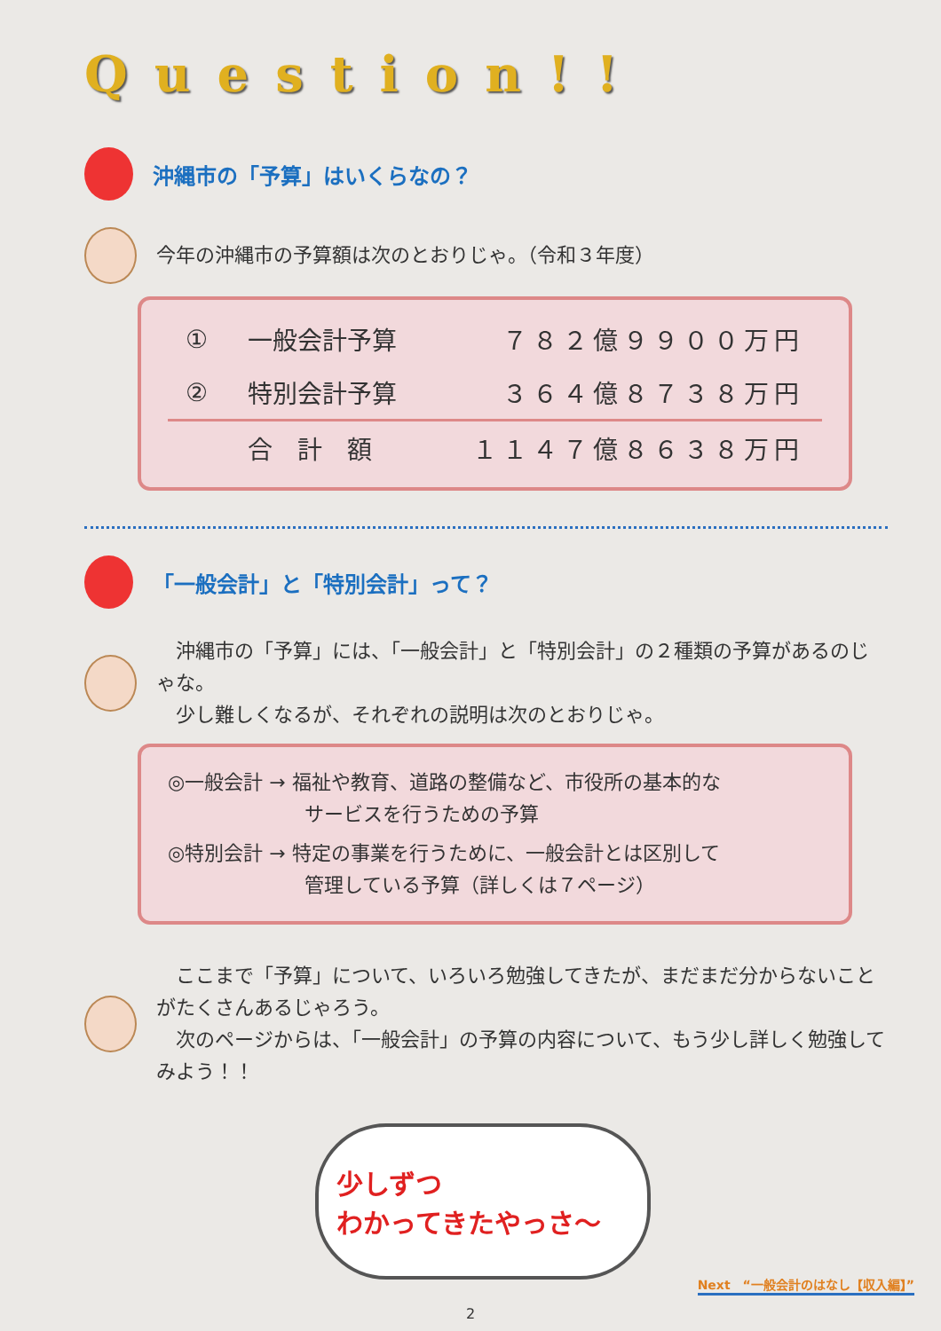Question!!
沖縄市の「予算」はいくらなの？
今年の沖縄市の予算額は次のとおりじゃ。（令和３年度）
| ① | 一般会計予算 | ７８２億９９００万円 |
| ② | 特別会計予算 | ３６４億８７３８万円 |
| | 合 計 額 | １１４７億８６３８万円 |
「一般会計」と「特別会計」って？
　沖縄市の「予算」には、「一般会計」と「特別会計」の２種類の予算があるのじゃな。
　少し難しくなるが、それぞれの説明は次のとおりじゃ。
◎一般会計 → 福祉や教育、道路の整備など、市役所の基本的な
　　　　　　　サービスを行うための予算
◎特別会計 → 特定の事業を行うために、一般会計とは区別して
　　　　　　　管理している予算（詳しくは７ページ）
　ここまで「予算」について、いろいろ勉強してきたが、まだまだ分からないことがたくさんあるじゃろう。
　次のページからは、「一般会計」の予算の内容について、もう少し詳しく勉強してみよう！！
少しずつ
わかってきたやっさ～
Next　“一般会計のはなし【収入編】”
2